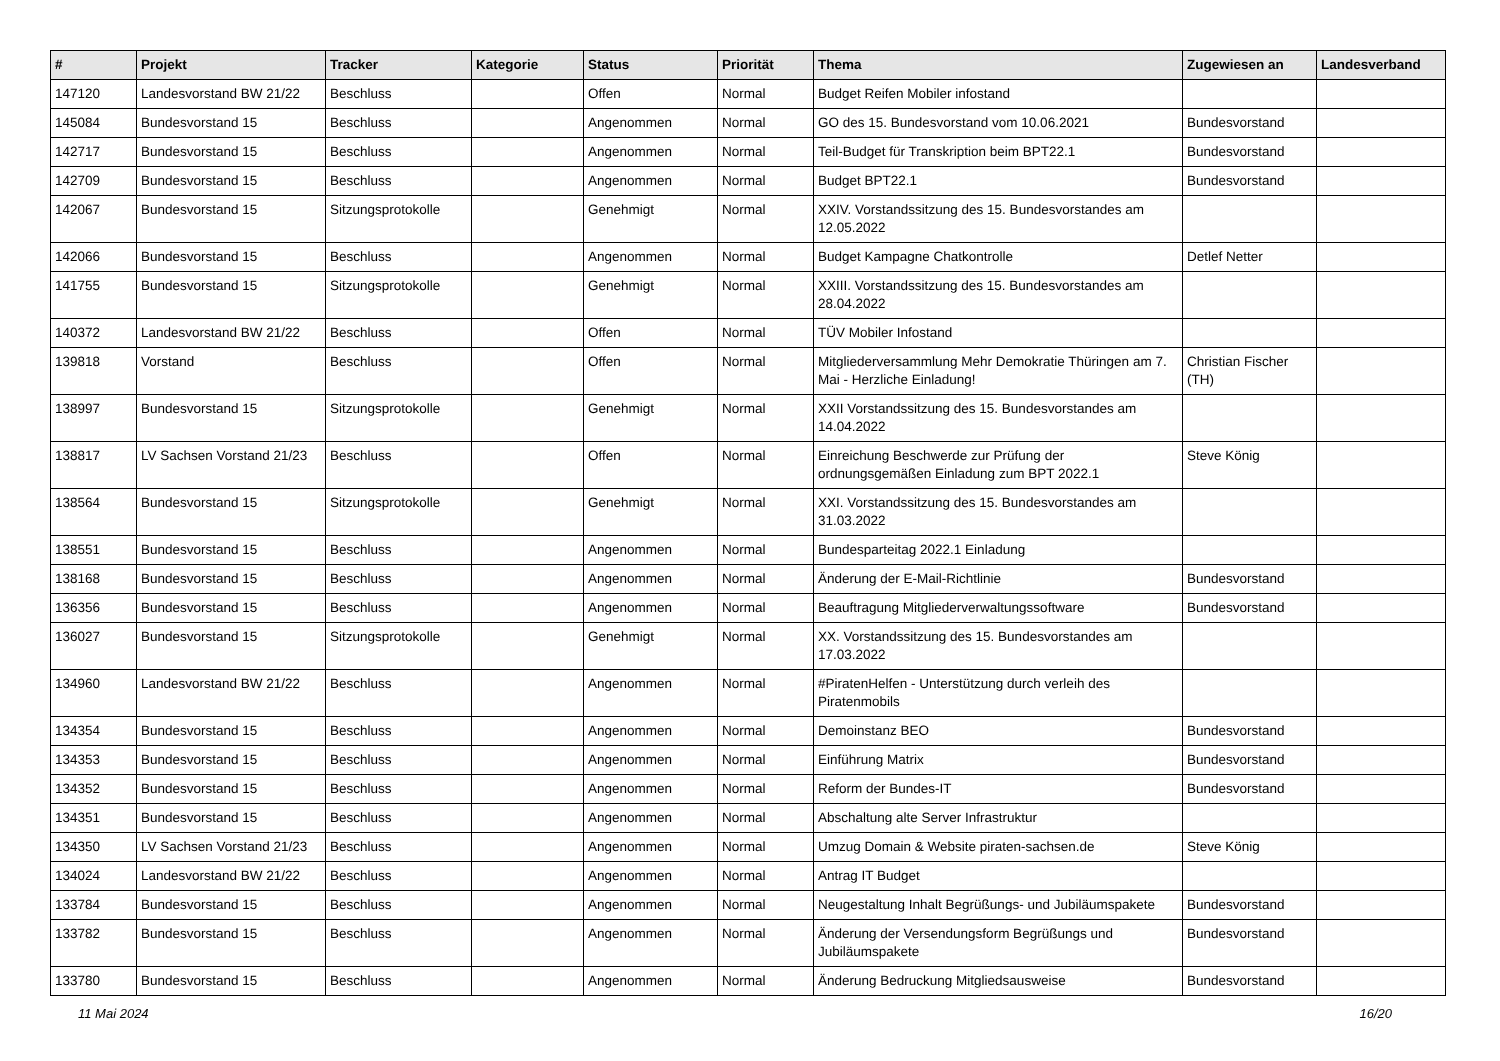| # | Projekt | Tracker | Kategorie | Status | Priorität | Thema | Zugewiesen an | Landesverband |
| --- | --- | --- | --- | --- | --- | --- | --- | --- |
| 147120 | Landesvorstand BW 21/22 | Beschluss | | Offen | Normal | Budget Reifen Mobiler infostand | | |
| 145084 | Bundesvorstand 15 | Beschluss | | Angenommen | Normal | GO des 15. Bundesvorstand vom 10.06.2021 | Bundesvorstand | |
| 142717 | Bundesvorstand 15 | Beschluss | | Angenommen | Normal | Teil-Budget für Transkription beim BPT22.1 | Bundesvorstand | |
| 142709 | Bundesvorstand 15 | Beschluss | | Angenommen | Normal | Budget BPT22.1 | Bundesvorstand | |
| 142067 | Bundesvorstand 15 | Sitzungsprotokolle | | Genehmigt | Normal | XXIV. Vorstandssitzung des 15. Bundesvorstandes am 12.05.2022 | | |
| 142066 | Bundesvorstand 15 | Beschluss | | Angenommen | Normal | Budget Kampagne Chatkontrolle | Detlef Netter | |
| 141755 | Bundesvorstand 15 | Sitzungsprotokolle | | Genehmigt | Normal | XXIII. Vorstandssitzung des 15. Bundesvorstandes am 28.04.2022 | | |
| 140372 | Landesvorstand BW 21/22 | Beschluss | | Offen | Normal | TÜV Mobiler Infostand | | |
| 139818 | Vorstand | Beschluss | | Offen | Normal | Mitgliederversammlung Mehr Demokratie Thüringen am 7. Mai - Herzliche Einladung! | Christian Fischer (TH) | |
| 138997 | Bundesvorstand 15 | Sitzungsprotokolle | | Genehmigt | Normal | XXII Vorstandssitzung des 15. Bundesvorstandes am 14.04.2022 | | |
| 138817 | LV Sachsen Vorstand 21/23 | Beschluss | | Offen | Normal | Einreichung Beschwerde zur Prüfung der ordnungsgemäßen Einladung zum BPT 2022.1 | Steve König | |
| 138564 | Bundesvorstand 15 | Sitzungsprotokolle | | Genehmigt | Normal | XXI. Vorstandssitzung des 15. Bundesvorstandes am 31.03.2022 | | |
| 138551 | Bundesvorstand 15 | Beschluss | | Angenommen | Normal | Bundesparteitag 2022.1 Einladung | | |
| 138168 | Bundesvorstand 15 | Beschluss | | Angenommen | Normal | Änderung der E-Mail-Richtlinie | Bundesvorstand | |
| 136356 | Bundesvorstand 15 | Beschluss | | Angenommen | Normal | Beauftragung Mitgliederverwaltungssoftware | Bundesvorstand | |
| 136027 | Bundesvorstand 15 | Sitzungsprotokolle | | Genehmigt | Normal | XX. Vorstandssitzung des 15. Bundesvorstandes am 17.03.2022 | | |
| 134960 | Landesvorstand BW 21/22 | Beschluss | | Angenommen | Normal | #PiratenHelfen - Unterstützung durch verleih des Piratenmobils | | |
| 134354 | Bundesvorstand 15 | Beschluss | | Angenommen | Normal | Demoinstanz BEO | Bundesvorstand | |
| 134353 | Bundesvorstand 15 | Beschluss | | Angenommen | Normal | Einführung Matrix | Bundesvorstand | |
| 134352 | Bundesvorstand 15 | Beschluss | | Angenommen | Normal | Reform der Bundes-IT | Bundesvorstand | |
| 134351 | Bundesvorstand 15 | Beschluss | | Angenommen | Normal | Abschaltung alte Server Infrastruktur | | |
| 134350 | LV Sachsen Vorstand 21/23 | Beschluss | | Angenommen | Normal | Umzug Domain & Website piraten-sachsen.de | Steve König | |
| 134024 | Landesvorstand BW 21/22 | Beschluss | | Angenommen | Normal | Antrag IT Budget | | |
| 133784 | Bundesvorstand 15 | Beschluss | | Angenommen | Normal | Neugestaltung Inhalt Begrüßungs- und Jubiläumspakete | Bundesvorstand | |
| 133782 | Bundesvorstand 15 | Beschluss | | Angenommen | Normal | Änderung der Versendungsform Begrüßungs und Jubiläumspakete | Bundesvorstand | |
| 133780 | Bundesvorstand 15 | Beschluss | | Angenommen | Normal | Änderung Bedruckung Mitgliedsausweise | Bundesvorstand | |
11 Mai 2024 16/20